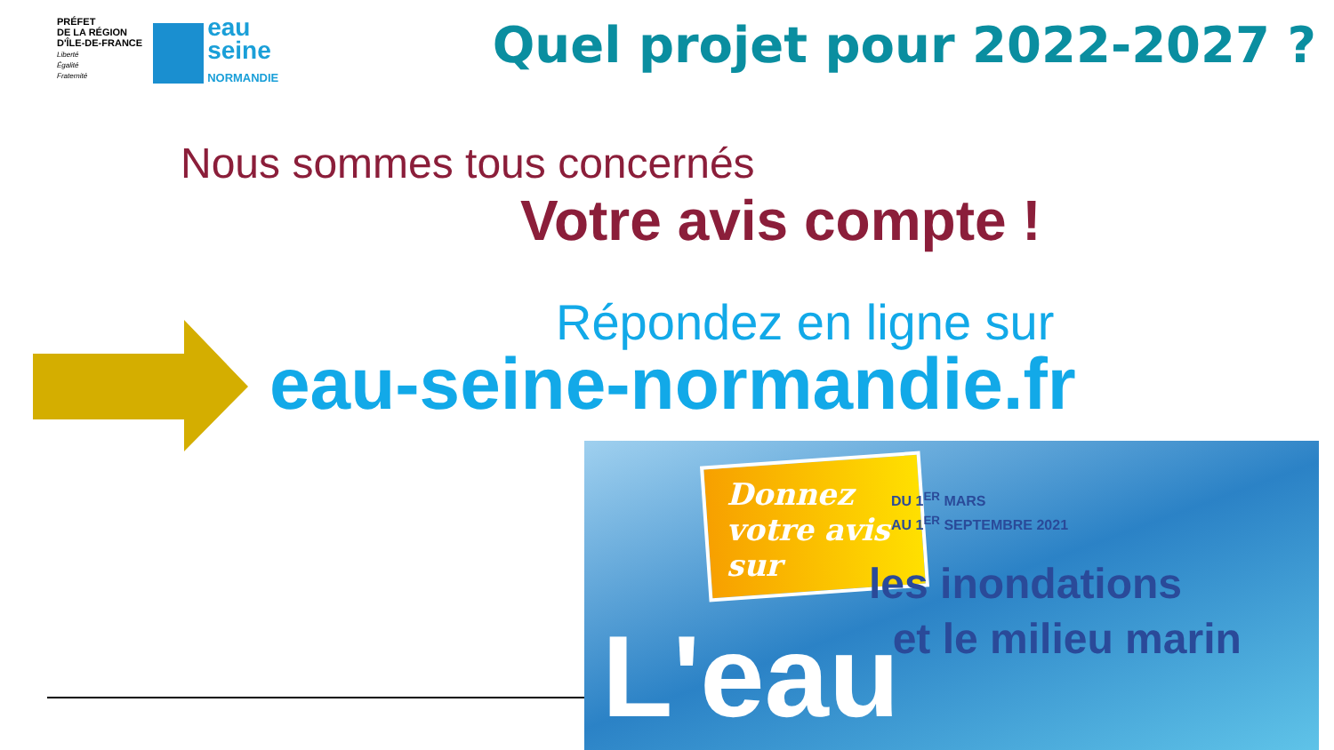PRÉFET
DE LA RÉGION
D'ÎLE-DE-FRANCE
Liberté
Égalité
Fraternité
eau
seine
NORMANDIE
Quel projet pour 2022-2027 ?
Nous sommes tous concernés
Votre avis compte !
Répondez en ligne sur
eau-seine-normandie.fr
Donnez
votre avis
sur
DU 1<sup>ER</sup> MARS
AU 1<sup>ER</sup> SEPTEMBRE 2021
les inondations
et le milieu marin
L'eau